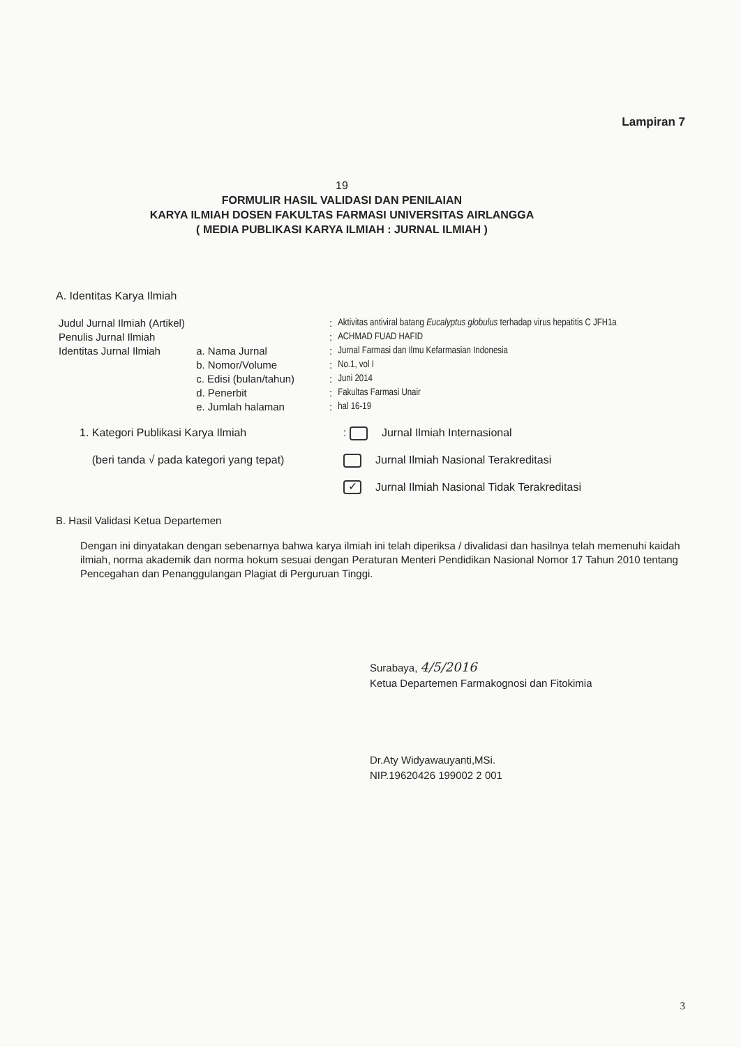Lampiran 7
19
FORMULIR HASIL VALIDASI DAN PENILAIAN
KARYA ILMIAH DOSEN FAKULTAS FARMASI UNIVERSITAS AIRLANGGA
( MEDIA PUBLIKASI KARYA ILMIAH : JURNAL ILMIAH )
A. Identitas Karya Ilmiah
| Judul Jurnal Ilmiah (Artikel) | | : | Aktivitas antiviral batang Eucalyptus globulus terhadap virus hepatitis C JFH1a |
| Penulis Jurnal Ilmiah | | : | ACHMAD FUAD HAFID |
| Identitas Jurnal Ilmiah | a. Nama Jurnal | : | Jurnal Farmasi dan Ilmu Kefarmasian Indonesia |
| | b. Nomor/Volume | : | No.1, vol I |
| | c. Edisi (bulan/tahun) | : | Juni 2014 |
| | d. Penerbit | : | Fakultas Farmasi Unair |
| | e. Jumlah halaman | : | hal 16-19 |
| 1. Kategori Publikasi Karya Ilmiah | : Jurnal Ilmiah Internasional |
| (beri tanda √ pada kategori yang tepat) | Jurnal Ilmiah Nasional Terakreditasi |
| | ✓ Jurnal Ilmiah Nasional Tidak Terakreditasi |
B. Hasil Validasi Ketua Departemen
Dengan ini dinyatakan dengan sebenarnya bahwa karya ilmiah ini telah diperiksa / divalidasi dan hasilnya telah memenuhi kaidah ilmiah, norma akademik dan norma hokum sesuai dengan Peraturan Menteri Pendidikan Nasional Nomor 17 Tahun 2010 tentang Pencegahan dan Penanggulangan Plagiat di Perguruan Tinggi.
Surabaya, 4/5/2016
Ketua Departemen Farmakognosi dan Fitokimia
Dr.Aty Widyawauyanti,MSi.
NIP.19620426 199002 2 001
3